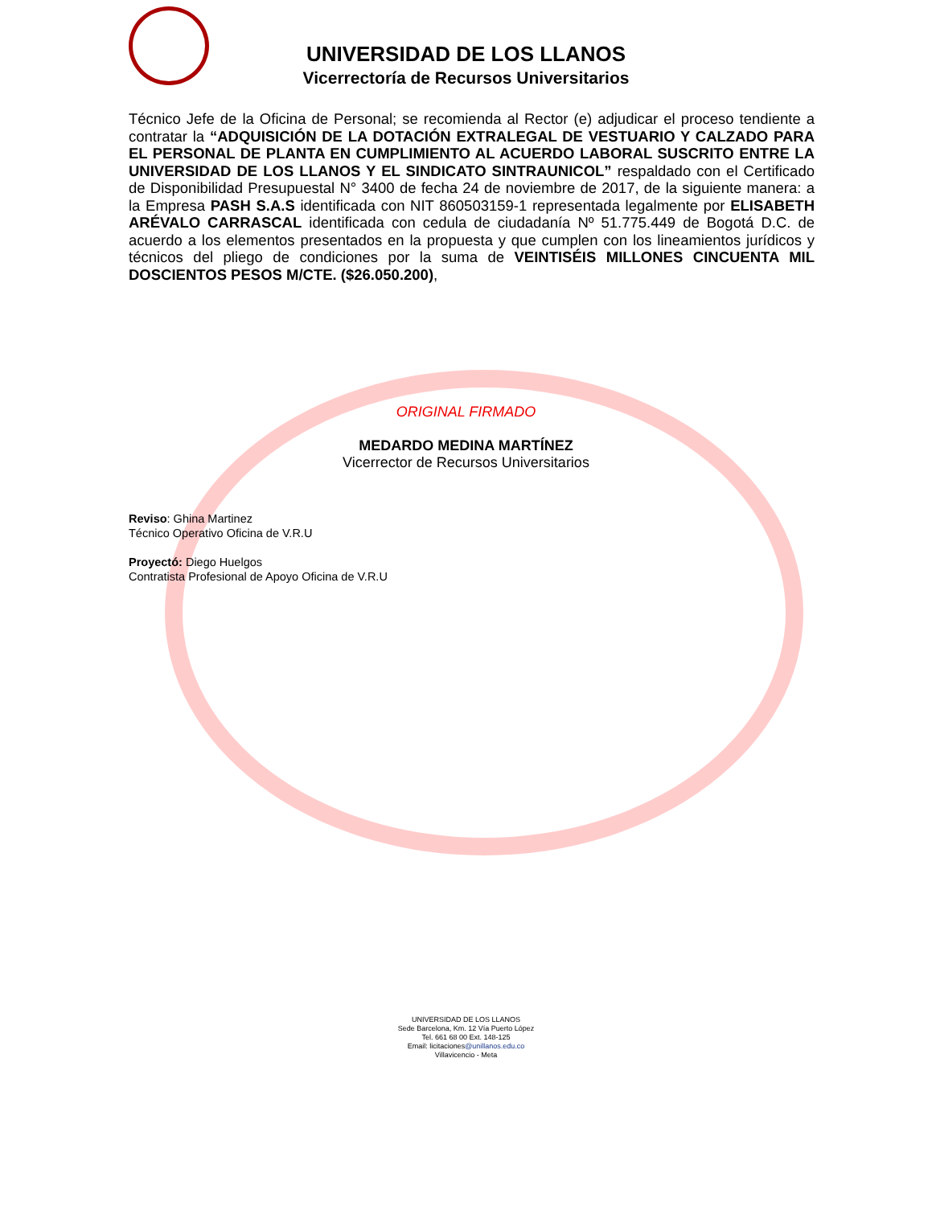UNIVERSIDAD DE LOS LLANOS
Vicerrectoría de Recursos Universitarios
Técnico Jefe de la Oficina de Personal; se recomienda al Rector (e) adjudicar el proceso tendiente a contratar la “ADQUISICIÓN DE LA DOTACIÓN EXTRALEGAL DE VESTUARIO Y CALZADO PARA EL PERSONAL DE PLANTA EN CUMPLIMIENTO AL ACUERDO LABORAL SUSCRITO ENTRE LA UNIVERSIDAD DE LOS LLANOS Y EL SINDICATO SINTRAUNICOL” respaldado con el Certificado de Disponibilidad Presupuestal N° 3400 de fecha 24 de noviembre de 2017, de la siguiente manera: a la Empresa PASH S.A.S identificada con NIT 860503159-1 representada legalmente por ELISABETH ARÉVALO CARRASCAL identificada con cedula de ciudadanía Nº 51.775.449 de Bogotá D.C. de acuerdo a los elementos presentados en la propuesta y que cumplen con los lineamientos jurídicos y técnicos del pliego de condiciones por la suma de VEINTISÉIS MILLONES CINCUENTA MIL DOSCIENTOS PESOS M/CTE. ($26.050.200),
ORIGINAL FIRMADO
MEDARDO MEDINA MARTÍNEZ
Vicerrector de Recursos Universitarios
Reviso: Ghina Martinez
Técnico Operativo Oficina de V.R.U
Proyectó: Diego Huelgos
Contratista Profesional de Apoyo Oficina de V.R.U
UNIVERSIDAD DE LOS LLANOS
Sede Barcelona, Km. 12 Vía Puerto López
Tel. 661 68 00 Ext. 148-125
Email: licitaciones@unillanos.edu.co
Villavicencio - Meta